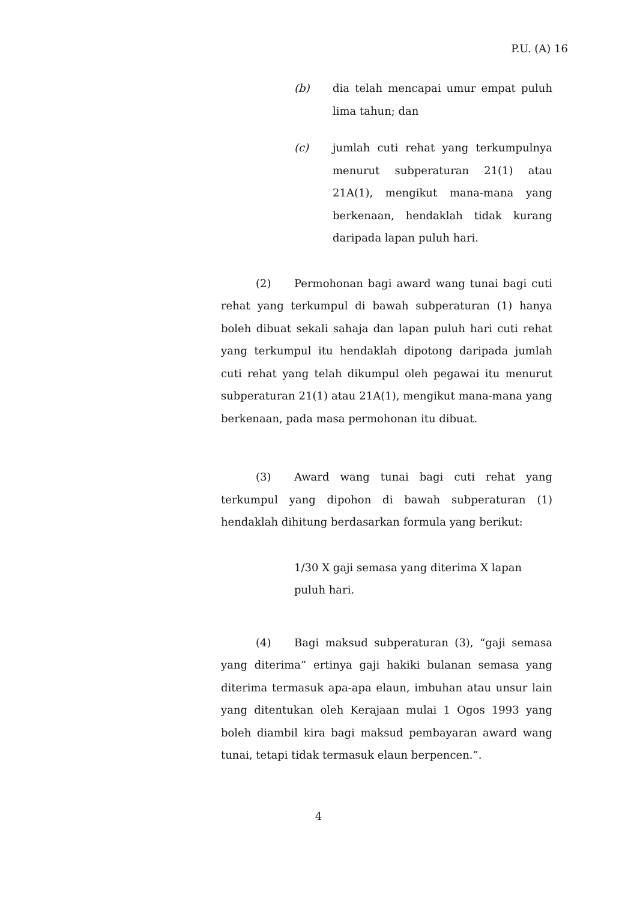P.U. (A) 16
(b) dia telah mencapai umur empat puluh lima tahun; dan
(c) jumlah cuti rehat yang terkumpulnya menurut subperaturan 21(1) atau 21A(1), mengikut mana-mana yang berkenaan, hendaklah tidak kurang daripada lapan puluh hari.
(2) Permohonan bagi award wang tunai bagi cuti rehat yang terkumpul di bawah subperaturan (1) hanya boleh dibuat sekali sahaja dan lapan puluh hari cuti rehat yang terkumpul itu hendaklah dipotong daripada jumlah cuti rehat yang telah dikumpul oleh pegawai itu menurut subperaturan 21(1) atau 21A(1), mengikut mana-mana yang berkenaan, pada masa permohonan itu dibuat.
(3) Award wang tunai bagi cuti rehat yang terkumpul yang dipohon di bawah subperaturan (1) hendaklah dihitung berdasarkan formula yang berikut:
1/30 X gaji semasa yang diterima X lapan puluh hari.
(4) Bagi maksud subperaturan (3), “gaji semasa yang diterima” ertinya gaji hakiki bulanan semasa yang diterima termasuk apa-apa elaun, imbuhan atau unsur lain yang ditentukan oleh Kerajaan mulai 1 Ogos 1993 yang boleh diambil kira bagi maksud pembayaran award wang tunai, tetapi tidak termasuk elaun berpencen.”.
4